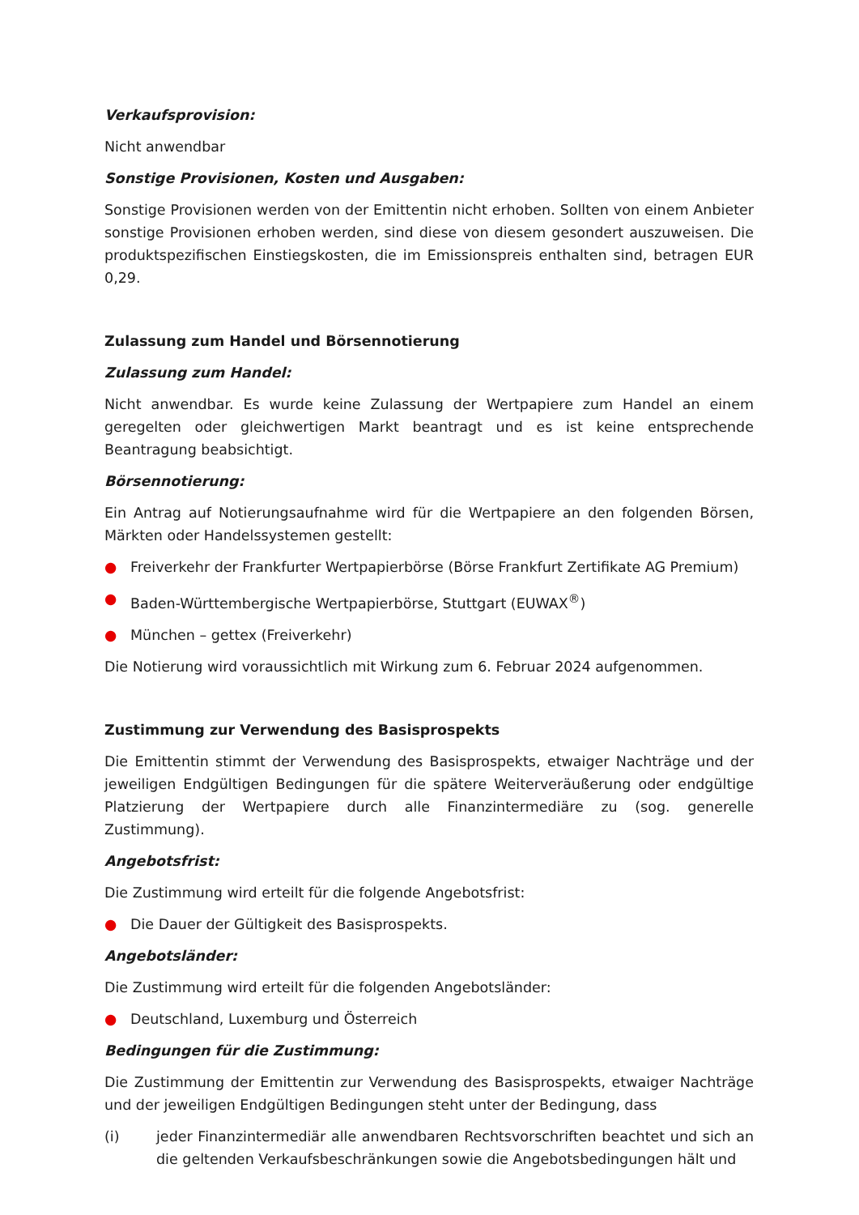Verkaufsprovision:
Nicht anwendbar
Sonstige Provisionen, Kosten und Ausgaben:
Sonstige Provisionen werden von der Emittentin nicht erhoben. Sollten von einem Anbieter sonstige Provisionen erhoben werden, sind diese von diesem gesondert auszuweisen. Die produktspezifischen Einstiegskosten, die im Emissionspreis enthalten sind, betragen EUR 0,29.
Zulassung zum Handel und Börsennotierung
Zulassung zum Handel:
Nicht anwendbar. Es wurde keine Zulassung der Wertpapiere zum Handel an einem geregelten oder gleichwertigen Markt beantragt und es ist keine entsprechende Beantragung beabsichtigt.
Börsennotierung:
Ein Antrag auf Notierungsaufnahme wird für die Wertpapiere an den folgenden Börsen, Märkten oder Handelssystemen gestellt:
● Freiverkehr der Frankfurter Wertpapierbörse (Börse Frankfurt Zertifikate AG Premium)
● Baden-Württembergische Wertpapierbörse, Stuttgart (EUWAX<sup>®</sup>)
● München – gettex (Freiverkehr)
Die Notierung wird voraussichtlich mit Wirkung zum 6. Februar 2024 aufgenommen.
Zustimmung zur Verwendung des Basisprospekts
Die Emittentin stimmt der Verwendung des Basisprospekts, etwaiger Nachträge und der jeweiligen Endgültigen Bedingungen für die spätere Weiterveräußerung oder endgültige Platzierung der Wertpapiere durch alle Finanzintermediäre zu (sog. generelle Zustimmung).
Angebotsfrist:
Die Zustimmung wird erteilt für die folgende Angebotsfrist:
● Die Dauer der Gültigkeit des Basisprospekts.
Angebotsländer:
Die Zustimmung wird erteilt für die folgenden Angebotsländer:
● Deutschland, Luxemburg und Österreich
Bedingungen für die Zustimmung:
Die Zustimmung der Emittentin zur Verwendung des Basisprospekts, etwaiger Nachträge und der jeweiligen Endgültigen Bedingungen steht unter der Bedingung, dass
(i) jeder Finanzintermediär alle anwendbaren Rechtsvorschriften beachtet und sich an die geltenden Verkaufsbeschränkungen sowie die Angebotsbedingungen hält und